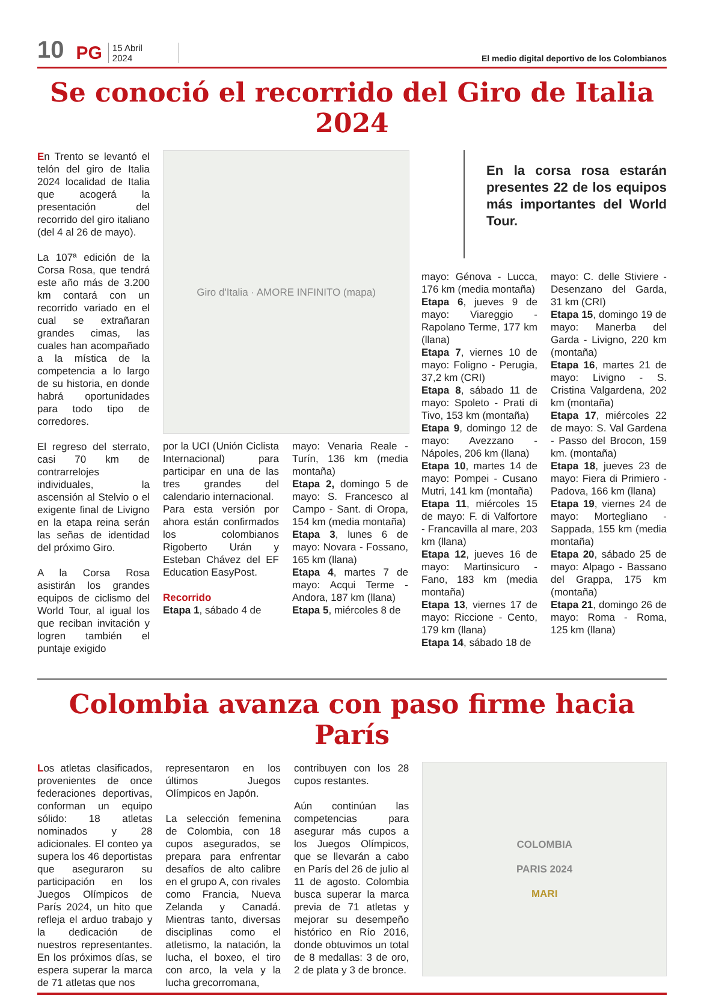10 PG
15 Abril
2024
El medio digital deportivo de los Colombianos
Se conoció el recorrido del Giro de Italia 2024
En Trento se levantó el telón del giro de Italia 2024 localidad de Italia que acogerá la presentación del recorrido del giro italiano (del 4 al 26 de mayo).
La 107ª edición de la Corsa Rosa, que tendrá este año más de 3.200 km contará con un recorrido variado en el cual se extrañaran grandes cimas, las cuales han acompañado a la mística de la competencia a lo largo de su historia, en donde habrá oportunidades para todo tipo de corredores.
El regreso del sterrato, casi 70 km de contrarrelojes individuales, la ascensión al Stelvio o el exigente final de Livigno en la etapa reina serán las señas de identidad del próximo Giro.
A la Corsa Rosa asistirán los grandes equipos de ciclismo del World Tour, al igual los que reciban invitación y logren también el puntaje exigido
Giro d'Italia · AMORE INFINITO (mapa)
por la UCI (Unión Ciclista Internacional) para participar en una de las tres grandes del calendario internacional.
Para esta versión por ahora están confirmados los colombianos Rigoberto Urán y Esteban Chávez del EF Education EasyPost.
Recorrido
Etapa 1, sábado 4 de
mayo: Venaria Reale - Turín, 136 km (media montaña)
Etapa 2, domingo 5 de mayo: S. Francesco al Campo - Sant. di Oropa, 154 km (media montaña)
Etapa 3, lunes 6 de mayo: Novara - Fossano, 165 km (llana)
Etapa 4, martes 7 de mayo: Acqui Terme - Andora, 187 km (llana)
Etapa 5, miércoles 8 de
En la corsa rosa estarán presentes 22 de los equipos más importantes del World Tour.
mayo: Génova - Lucca, 176 km (media montaña)
Etapa 6, jueves 9 de mayo: Viareggio - Rapolano Terme, 177 km (llana)
Etapa 7, viernes 10 de mayo: Foligno - Perugia, 37,2 km (CRI)
Etapa 8, sábado 11 de mayo: Spoleto - Prati di Tivo, 153 km (montaña)
Etapa 9, domingo 12 de mayo: Avezzano - Nápoles, 206 km (llana)
Etapa 10, martes 14 de mayo: Pompei - Cusano Mutri, 141 km (montaña)
Etapa 11, miércoles 15 de mayo: F. di Valfortore - Francavilla al mare, 203 km (llana)
Etapa 12, jueves 16 de mayo: Martinsicuro - Fano, 183 km (media montaña)
Etapa 13, viernes 17 de mayo: Riccione - Cento, 179 km (llana)
Etapa 14, sábado 18 de
mayo: C. delle Stiviere - Desenzano del Garda, 31 km (CRI)
Etapa 15, domingo 19 de mayo: Manerba del Garda - Livigno, 220 km (montaña)
Etapa 16, martes 21 de mayo: Livigno - S. Cristina Valgardena, 202 km (montaña)
Etapa 17, miércoles 22 de mayo: S. Val Gardena - Passo del Brocon, 159 km. (montaña)
Etapa 18, jueves 23 de mayo: Fiera di Primiero - Padova, 166 km (llana)
Etapa 19, viernes 24 de mayo: Mortegliano - Sappada, 155 km (media montaña)
Etapa 20, sábado 25 de mayo: Alpago - Bassano del Grappa, 175 km (montaña)
Etapa 21, domingo 26 de mayo: Roma - Roma, 125 km (llana)
Colombia avanza con paso firme hacia París
Los atletas clasificados, provenientes de once federaciones deportivas, conforman un equipo sólido: 18 atletas nominados y 28 adicionales. El conteo ya supera los 46 deportistas que aseguraron su participación en los Juegos Olímpicos de París 2024, un hito que refleja el arduo trabajo y la dedicación de nuestros representantes. En los próximos días, se espera superar la marca de 71 atletas que nos
representaron en los últimos Juegos Olímpicos en Japón.
La selección femenina de Colombia, con 18 cupos asegurados, se prepara para enfrentar desafíos de alto calibre en el grupo A, con rivales como Francia, Nueva Zelanda y Canadá. Mientras tanto, diversas disciplinas como el atletismo, la natación, la lucha, el boxeo, el tiro con arco, la vela y la lucha grecorromana,
contribuyen con los 28 cupos restantes.
Aún continúan las competencias para asegurar más cupos a los Juegos Olímpicos, que se llevarán a cabo en París del 26 de julio al 11 de agosto. Colombia busca superar la marca previa de 71 atletas y mejorar su desempeño histórico en Río 2016, donde obtuvimos un total de 8 medallas: 3 de oro, 2 de plata y 3 de bronce.
COLOMBIA
PARIS 2024
MARI